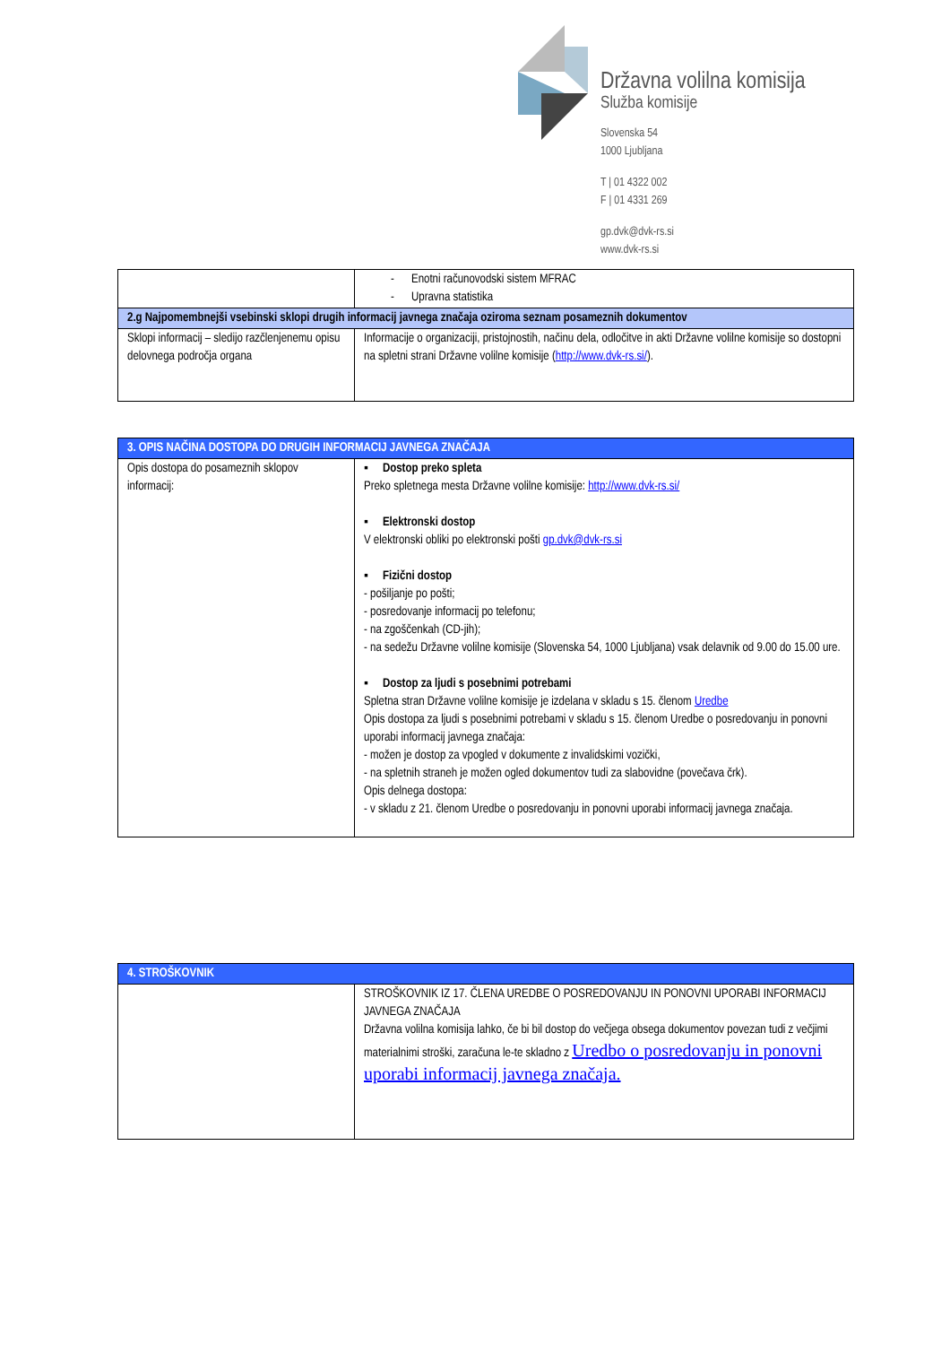Državna volilna komisija
Služba komisije
Slovenska 54
1000 Ljubljana
T | 01 4322 002
F | 01 4331 269
gp.dvk@dvk-rs.si
www.dvk-rs.si
| | - Enotni računovodski sistem MFRAC - Upravna statistika |
| 2.g Najpomembnejši vsebinski sklopi drugih informacij javnega značaja oziroma seznam posameznih dokumentov | |
| Sklopi informacij – sledijo razčlenjenemu opisu delovnega področja organa | Informacije o organizaciji, pristojnostih, načinu dela, odločitve in akti Državne volilne komisije so dostopni na spletni strani Državne volilne komisije ( http://www.dvk-rs.si/ ). |
| 3. OPIS NAČINA DOSTOPA DO DRUGIH INFORMACIJ JAVNEGA ZNAČAJA | |
| Opis dostopa do posameznih sklopov informacij: | ▪ Dostop preko spleta Preko spletnega mesta Državne volilne komisije: http://www.dvk-rs.si/ ▪ Elektronski dostop V elektronski obliki po elektronski pošti gp.dvk@dvk-rs.si ▪ Fizični dostop - pošiljanje po pošti; - posredovanje informacij po telefonu; - na zgoščenkah (CD-jih); - na sedežu Državne volilne komisije (Slovenska 54, 1000 Ljubljana) vsak delavnik od 9.00 do 15.00 ure. ▪ Dostop za ljudi s posebnimi potrebami Spletna stran Državne volilne komisije je izdelana v skladu s 15. členom Uredbe Opis dostopa za ljudi s posebnimi potrebami v skladu s 15. členom Uredbe o posredovanju in ponovni uporabi informacij javnega značaja: - možen je dostop za vpogled v dokumente z invalidskimi vozički, - na spletnih straneh je možen ogled dokumentov tudi za slabovidne (povečava črk). Opis delnega dostopa: - v skladu z 21. členom Uredbe o posredovanju in ponovni uporabi informacij javnega značaja. |
| 4. STROŠKOVNIK | |
| | STROŠKOVNIK IZ 17. ČLENA UREDBE O POSREDOVANJU IN PONOVNI UPORABI INFORMACIJ JAVNEGA ZNAČAJA Državna volilna komisija lahko, če bi bil dostop do večjega obsega dokumentov povezan tudi z večjimi materialnimi stroški, zaračuna le-te skladno z Uredbo o posredovanju in ponovni uporabi informacij javnega značaja. |